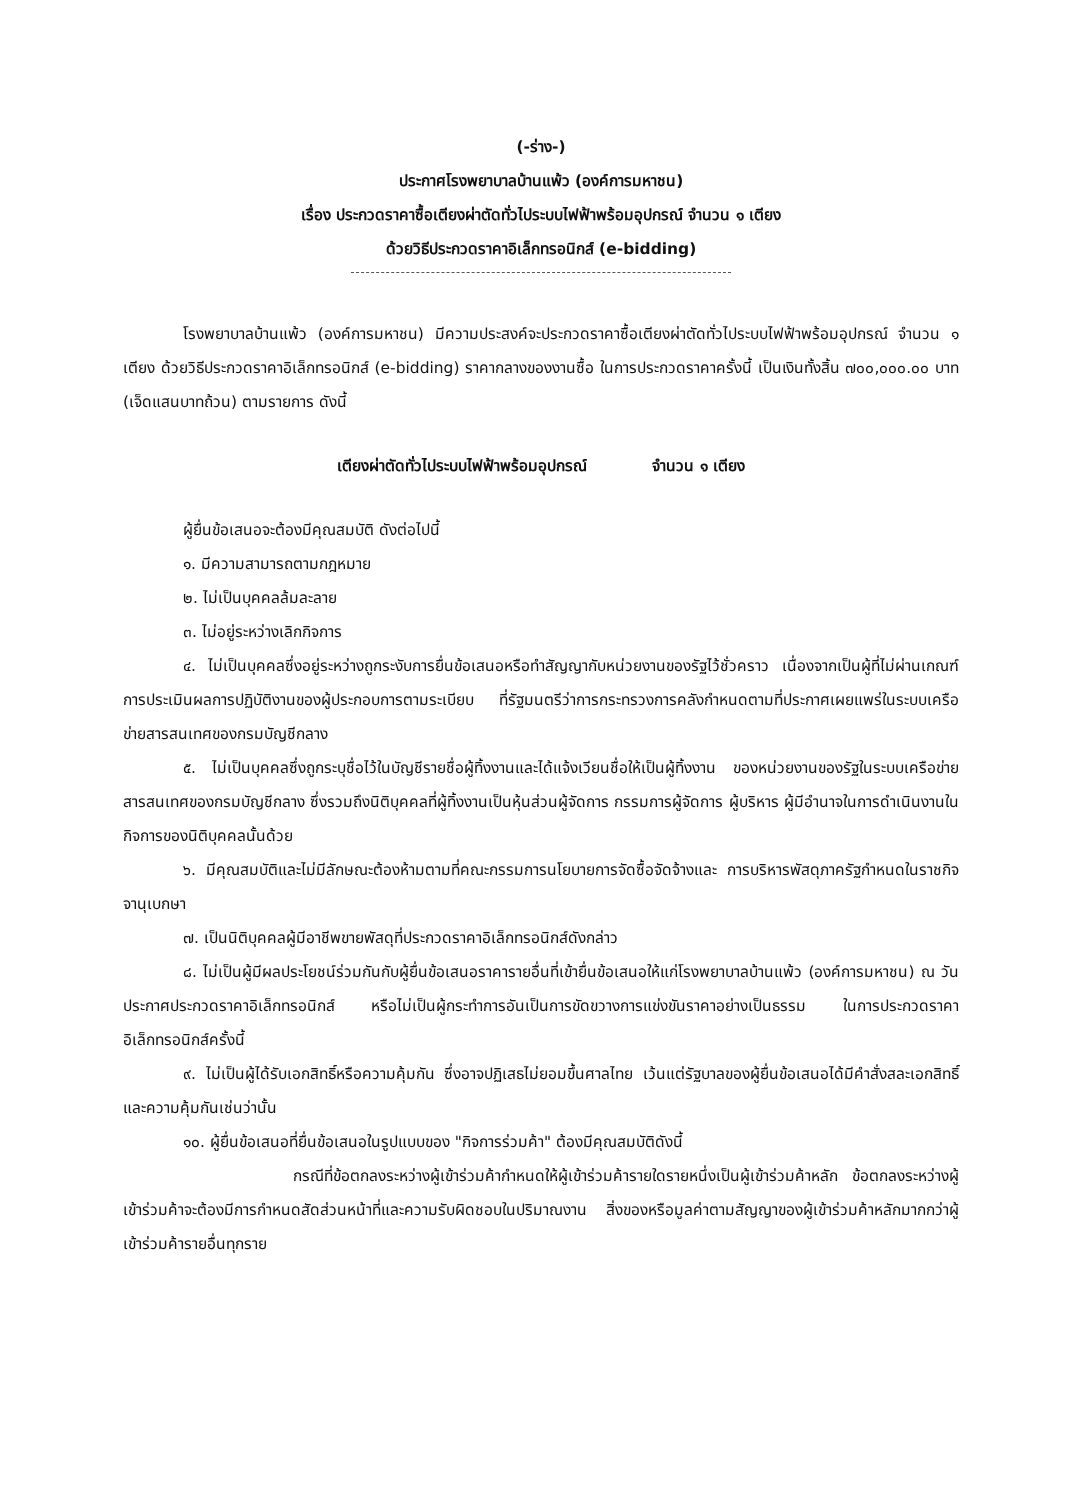(-ร่าง-)
ประกาศโรงพยาบาลบ้านแพ้ว (องค์การมหาชน)
เรื่อง ประกวดราคาซื้อเตียงผ่าตัดทั่วไประบบไฟฟ้าพร้อมอุปกรณ์ จำนวน ๑ เตียง
ด้วยวิธีประกวดราคาอิเล็กทรอนิกส์ (e-bidding)
โรงพยาบาลบ้านแพ้ว (องค์การมหาชน) มีความประสงค์จะประกวดราคาซื้อเตียงผ่าตัดทั่วไประบบไฟฟ้าพร้อมอุปกรณ์ จำนวน ๑ เตียง ด้วยวิธีประกวดราคาอิเล็กทรอนิกส์ (e-bidding) ราคากลางของงานซื้อ ในการประกวดราคาครั้งนี้ เป็นเงินทั้งสิ้น ๗๐๐,๐๐๐.๐๐ บาท (เจ็ดแสนบาทถ้วน) ตามรายการ ดังนี้
เตียงผ่าตัดทั่วไประบบไฟฟ้าพร้อมอุปกรณ์ จำนวน ๑ เตียง
ผู้ยื่นข้อเสนอจะต้องมีคุณสมบัติ ดังต่อไปนี้
๑. มีความสามารถตามกฎหมาย
๒. ไม่เป็นบุคคลล้มละลาย
๓. ไม่อยู่ระหว่างเลิกกิจการ
๔. ไม่เป็นบุคคลซึ่งอยู่ระหว่างถูกระงับการยื่นข้อเสนอหรือทำสัญญากับหน่วยงานของรัฐไว้ชั่วคราว เนื่องจากเป็นผู้ที่ไม่ผ่านเกณฑ์การประเมินผลการปฏิบัติงานของผู้ประกอบการตามระเบียบ ที่รัฐมนตรีว่าการกระทรวงการคลังกำหนดตามที่ประกาศเผยแพร่ในระบบเครือข่ายสารสนเทศของกรมบัญชีกลาง
๕. ไม่เป็นบุคคลซึ่งถูกระบุชื่อไว้ในบัญชีรายชื่อผู้ทิ้งงานและได้แจ้งเวียนชื่อให้เป็นผู้ทิ้งงาน ของหน่วยงานของรัฐในระบบเครือข่ายสารสนเทศของกรมบัญชีกลาง ซึ่งรวมถึงนิติบุคคลที่ผู้ทิ้งงานเป็นหุ้นส่วนผู้จัดการ กรรมการผู้จัดการ ผู้บริหาร ผู้มีอำนาจในการดำเนินงานในกิจการของนิติบุคคลนั้นด้วย
๖. มีคุณสมบัติและไม่มีลักษณะต้องห้ามตามที่คณะกรรมการนโยบายการจัดซื้อจัดจ้างและ การบริหารพัสดุภาครัฐกำหนดในราชกิจจานุเบกษา
๗. เป็นนิติบุคคลผู้มีอาชีพขายพัสดุที่ประกวดราคาอิเล็กทรอนิกส์ดังกล่าว
๘. ไม่เป็นผู้มีผลประโยชน์ร่วมกันกับผู้ยื่นข้อเสนอราคารายอื่นที่เข้ายื่นข้อเสนอให้แก่โรงพยาบาลบ้านแพ้ว (องค์การมหาชน) ณ วันประกาศประกวดราคาอิเล็กทรอนิกส์ หรือไม่เป็นผู้กระทำการอันเป็นการขัดขวางการแข่งขันราคาอย่างเป็นธรรม ในการประกวดราคาอิเล็กทรอนิกส์ครั้งนี้
๙. ไม่เป็นผู้ได้รับเอกสิทธิ์หรือความคุ้มกัน ซึ่งอาจปฏิเสธไม่ยอมขึ้นศาลไทย เว้นแต่รัฐบาลของผู้ยื่นข้อเสนอได้มีคำสั่งสละเอกสิทธิ์และความคุ้มกันเช่นว่านั้น
๑๐. ผู้ยื่นข้อเสนอที่ยื่นข้อเสนอในรูปแบบของ "กิจการร่วมค้า" ต้องมีคุณสมบัติดังนี้
กรณีที่ข้อตกลงระหว่างผู้เข้าร่วมค้ากำหนดให้ผู้เข้าร่วมค้ารายใดรายหนึ่งเป็นผู้เข้าร่วมค้าหลัก ข้อตกลงระหว่างผู้เข้าร่วมค้าจะต้องมีการกำหนดสัดส่วนหน้าที่และความรับผิดชอบในปริมาณงาน สิ่งของหรือมูลค่าตามสัญญาของผู้เข้าร่วมค้าหลักมากกว่าผู้เข้าร่วมค้ารายอื่นทุกราย